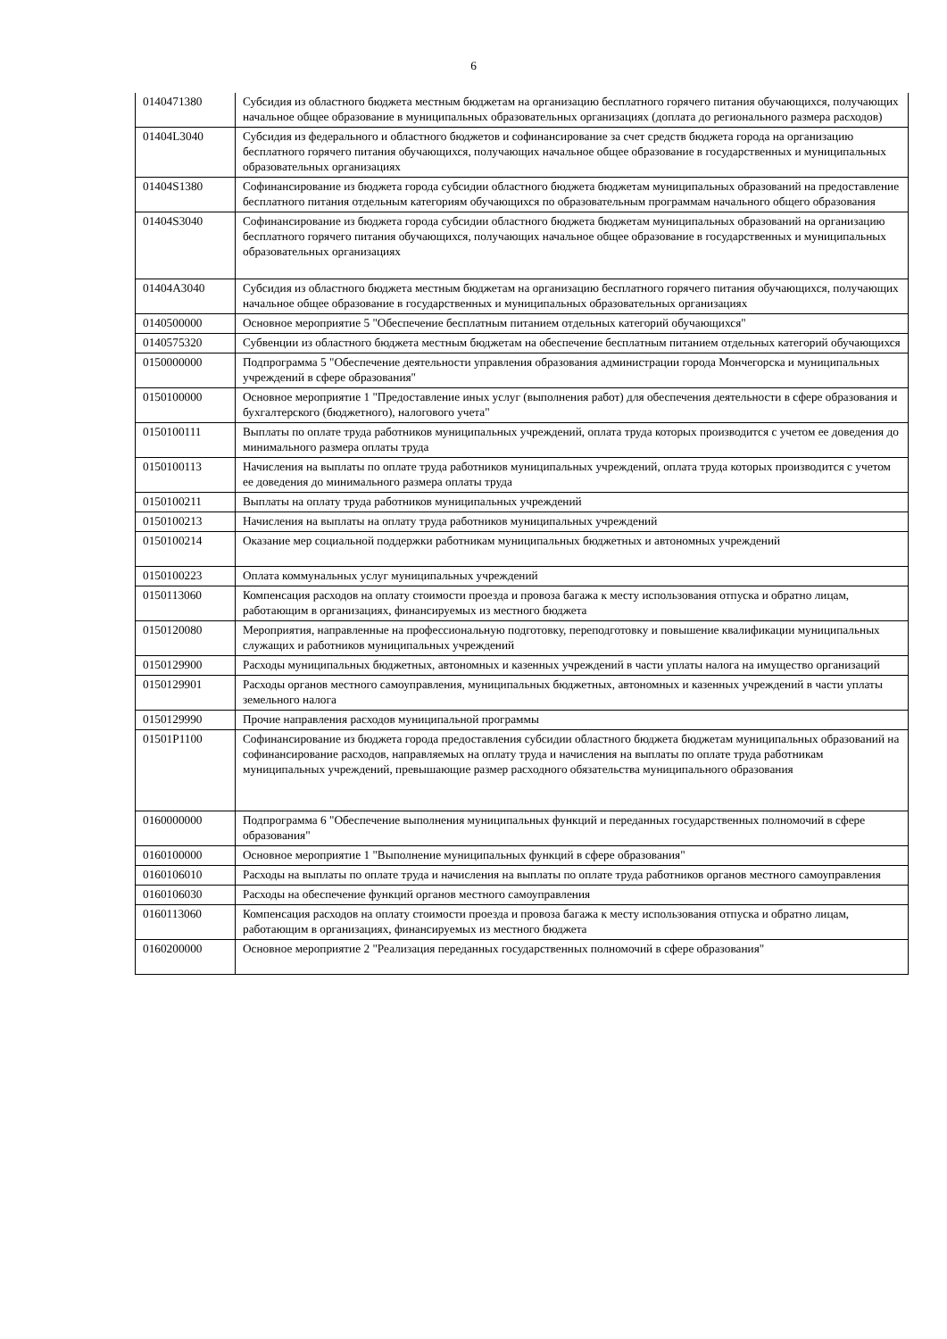6
| 0140471380 | Субсидия из областного бюджета местным бюджетам на организацию бесплатного горячего питания обучающихся, получающих начальное общее образование в муниципальных образовательных организациях (доплата до регионального размера расходов) |
| 01404L3040 | Субсидия из федерального и областного бюджетов и софинансирование за счет средств бюджета города на организацию бесплатного горячего питания обучающихся, получающих начальное общее образование в государственных и муниципальных образовательных организациях |
| 01404S1380 | Софинансирование из бюджета города субсидии областного бюджета бюджетам муниципальных образований на предоставление бесплатного питания отдельным категориям обучающихся по образовательным программам начального общего образования |
| 01404S3040 | Софинансирование из бюджета города субсидии областного бюджета бюджетам муниципальных образований на организацию бесплатного горячего питания обучающихся, получающих начальное общее образование в государственных и муниципальных образовательных организациях |
| 01404A3040 | Субсидия из областного бюджета местным бюджетам на организацию бесплатного горячего питания обучающихся, получающих начальное общее образование в государственных и муниципальных образовательных организациях |
| 0140500000 | Основное мероприятие 5 "Обеспечение бесплатным питанием отдельных категорий обучающихся" |
| 0140575320 | Субвенции из областного бюджета местным бюджетам на обеспечение бесплатным питанием отдельных категорий обучающихся |
| 0150000000 | Подпрограмма 5 "Обеспечение деятельности управления образования администрации города Мончегорска и муниципальных учреждений в сфере образования" |
| 0150100000 | Основное мероприятие 1 "Предоставление иных услуг (выполнения работ) для обеспечения деятельности в сфере образования и бухгалтерского (бюджетного), налогового учета" |
| 0150100111 | Выплаты по оплате труда работников муниципальных учреждений, оплата труда которых производится с учетом ее доведения до минимального размера оплаты труда |
| 0150100113 | Начисления на выплаты по оплате труда работников муниципальных учреждений, оплата труда которых производится с учетом ее доведения до минимального размера оплаты труда |
| 0150100211 | Выплаты на оплату труда работников муниципальных учреждений |
| 0150100213 | Начисления на выплаты на оплату труда работников муниципальных учреждений |
| 0150100214 | Оказание мер социальной поддержки работникам муниципальных бюджетных и автономных учреждений |
| 0150100223 | Оплата коммунальных услуг муниципальных учреждений |
| 0150113060 | Компенсация расходов на оплату стоимости проезда и провоза багажа к месту использования отпуска и обратно лицам, работающим в организациях, финансируемых из местного бюджета |
| 0150120080 | Мероприятия, направленные на профессиональную подготовку, переподготовку и повышение квалификации муниципальных служащих и работников муниципальных учреждений |
| 0150129900 | Расходы муниципальных бюджетных, автономных и казенных учреждений в части уплаты налога на имущество организаций |
| 0150129901 | Расходы органов местного самоуправления, муниципальных бюджетных, автономных и казенных учреждений в части уплаты земельного налога |
| 0150129990 | Прочие направления расходов муниципальной программы |
| 01501P1100 | Софинансирование из бюджета города предоставления субсидии областного бюджета бюджетам муниципальных образований на софинансирование расходов, направляемых на оплату труда и начисления на выплаты по оплате труда работникам муниципальных учреждений, превышающие размер расходного обязательства муниципального образования |
| 0160000000 | Подпрограмма 6 "Обеспечение выполнения муниципальных функций и переданных государственных полномочий в сфере образования" |
| 0160100000 | Основное мероприятие 1 "Выполнение муниципальных функций в сфере образования" |
| 0160106010 | Расходы на выплаты по оплате труда и начисления на выплаты по оплате труда работников органов местного самоуправления |
| 0160106030 | Расходы на обеспечение функций органов местного самоуправления |
| 0160113060 | Компенсация расходов на оплату стоимости проезда и провоза багажа к месту использования отпуска и обратно лицам, работающим в организациях, финансируемых из местного бюджета |
| 0160200000 | Основное мероприятие 2 "Реализация переданных государственных полномочий в сфере образования" |